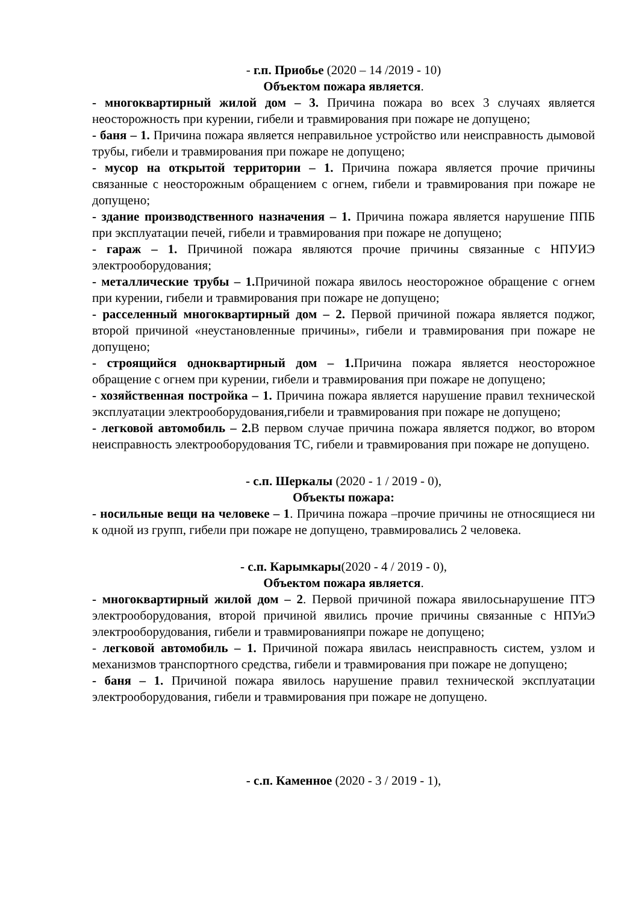- г.п. Приобье (2020 – 14 /2019 - 10)
Объектом пожара является.
- многоквартирный жилой дом – 3. Причина пожара во всех 3 случаях является неосторожность при курении, гибели и травмирования при пожаре не допущено;
- баня – 1. Причина пожара является неправильное устройство или неисправность дымовой трубы, гибели и травмирования при пожаре не допущено;
- мусор на открытой территории – 1. Причина пожара является прочие причины связанные с неосторожным обращением с огнем, гибели и травмирования при пожаре не допущено;
- здание производственного назначения – 1. Причина пожара является нарушение ППБ при эксплуатации печей, гибели и травмирования при пожаре не допущено;
- гараж – 1. Причиной пожара являются прочие причины связанные с НПУИЭ электрооборудования;
- металлические трубы – 1. Причиной пожара явилось неосторожное обращение с огнем при курении, гибели и травмирования при пожаре не допущено;
- расселенный многоквартирный дом – 2. Первой причиной пожара является поджог, второй причиной «неустановленные причины», гибели и травмирования при пожаре не допущено;
- строящийся одноквартирный дом – 1. Причина пожара является неосторожное обращение с огнем при курении, гибели и травмирования при пожаре не допущено;
- хозяйственная постройка – 1. Причина пожара является нарушение правил технической эксплуатации электрооборудования,гибели и травмирования при пожаре не допущено;
- легковой автомобиль – 2. В первом случае причина пожара является поджог, во втором неисправность электрооборудования ТС, гибели и травмирования при пожаре не допущено.
- с.п. Шеркалы (2020 - 1 / 2019 - 0),
Объекты пожара:
- носильные вещи на человеке – 1. Причина пожара –прочие причины не относящиеся ни к одной из групп, гибели при пожаре не допущено, травмировались 2 человека.
- с.п. Карымкары(2020 - 4 / 2019 - 0),
Объектом пожара является.
- многоквартирный жилой дом – 2. Первой причиной пожара явилосьнарушение ПТЭ электрооборудования, второй причиной явились прочие причины связанные с НПУиЭ электрооборудования, гибели и травмированияпри пожаре не допущено;
- легковой автомобиль – 1. Причиной пожара явилась неисправность систем, узлом и механизмов транспортного средства, гибели и травмирования при пожаре не допущено;
- баня – 1. Причиной пожара явилось нарушение правил технической эксплуатации электрооборудования, гибели и травмирования при пожаре не допущено.
- с.п. Каменное (2020 - 3 / 2019 - 1),